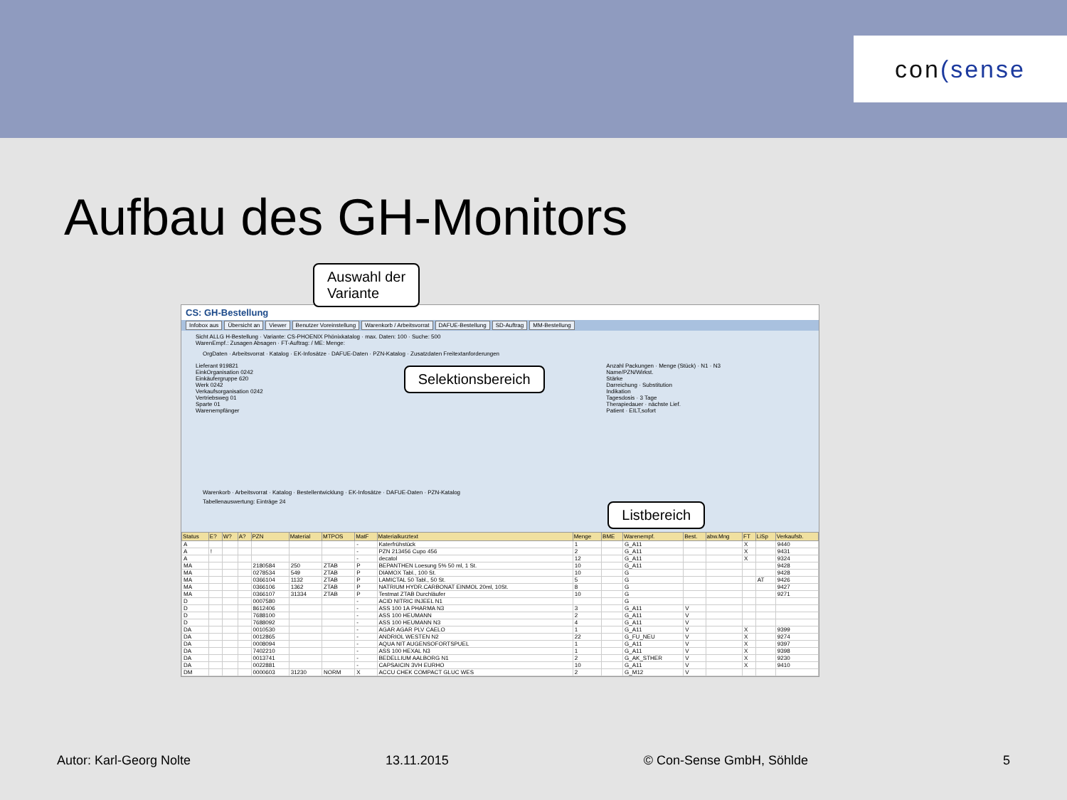con (sense
Aufbau des GH-Monitors
Auswahl der
Variante
CS: GH-Bestellung
Infobox aus Übersicht an Viewer Benutzer Voreinstellung Warenkorb / Arbeitsvorrat DAFUE-Bestellung SD-Auftrag MM-Bestellung
Sicht ALLG H-Bestellung · Variante: CS-PHOENIX Phönixkatalog · max. Daten: 100 · Suche: 500
WarenEmpf.: Zusagen Absagen · FT-Auftrag: / ME: Menge:
OrgDaten · Arbeitsvorrat · Katalog · EK-Infosätze · DAFUE-Daten · PZN-Katalog · Zusatzdaten Freitextanforderungen
Lieferant 919821
EinkOrganisation 0242
Einkäufergruppe 620
Werk 0242
Verkaufsorganisation 0242
Vertriebsweg 01
Sparte 01
Warenempfänger
Selektionsbereich
Anzahl Packungen · Menge (Stück) · N1 · N3
Name/PZN/Wirkst.
Stärke
Darreichung · Substitution
Indikation
Tagesdosis · 3 Tage
Therapiedauer · nächste Lief.
Patient · EILT,sofort
Warenkorb · Arbeitsvorrat · Katalog · Bestellentwicklung · EK-Infosätze · DAFUE-Daten · PZN-Katalog
Tabellenauswertung: Einträge 24 Listbereich
| Status | E? | W? | A? | PZN | Material | MTPOS | MatF | Materialkurztext | Menge | BME | Warenempf. | Best. | abw.Mng | FT | LiSp | Verkaufsb. |
| --- | --- | --- | --- | --- | --- | --- | --- | --- | --- | --- | --- | --- | --- | --- | --- | --- |
| A | | | | | | | - | Katerfrühstück | 1 | | G_A11 | | | X | | 9440 |
| A | ! | | | | | | - | PZN 213456 Cupo 456 | 2 | | G_A11 | | | X | | 9431 |
| A | | | | | | | - | decatol | 12 | | G_A11 | | | X | | 9324 |
| MA | | | | 2180584 | 250 | ZTAB | P | BEPANTHEN Loesung 5% 50 ml, 1 St. | 10 | | G_A11 | | | | | 9428 |
| MA | | | | 0278534 | 549 | ZTAB | P | DIAMOX Tabl., 100 St. | 10 | | G | | | | | 9428 |
| MA | | | | 0366104 | 1132 | ZTAB | P | LAMICTAL 50 Tabl., 50 St. | 5 | | G | | | | AT | 9426 |
| MA | | | | 0366106 | 1362 | ZTAB | P | NATRIUM HYDR.CARBONAT EINMOL 20ml, 10St. | 8 | | G | | | | | 9427 |
| MA | | | | 0366107 | 31334 | ZTAB | P | Testmat ZTAB Durchläufer | 10 | | G | | | | | 9271 |
| D | | | | 0007580 | | | - | ACID NITRIC INJEEL N1 | | | G | | | | | |
| D | | | | 8612406 | | | - | ASS 100 1A PHARMA N3 | 3 | | G_A11 | V | | | | |
| D | | | | 7688100 | | | - | ASS 100 HEUMANN | 2 | | G_A11 | V | | | | |
| D | | | | 7688092 | | | - | ASS 100 HEUMANN N3 | 4 | | G_A11 | V | | | | |
| DA | | | | 0010530 | | | - | AGAR AGAR PLV CAELO | 1 | | G_A11 | V | | X | | 9399 |
| DA | | | | 0012865 | | | - | ANDRIOL WESTEN N2 | 22 | | G_FU_NEU | V | | X | | 9274 |
| DA | | | | 0008094 | | | - | AQUA NIT AUGENSOFORTSPUEL | 1 | | G_A11 | V | | X | | 9397 |
| DA | | | | 7402210 | | | - | ASS 100 HEXAL N3 | 1 | | G_A11 | V | | X | | 9398 |
| DA | | | | 0013741 | | | - | BEDELLIUM AALBORG N1 | 2 | | G_AK_STHER | V | | X | | 9230 |
| DA | | | | 0022881 | | | - | CAPSAICIN 3VH EURHO | 10 | | G_A11 | V | | X | | 9410 |
| DM | | | | 0000603 | 31230 | NORM | X | ACCU CHEK COMPACT GLUC WES | 2 | | G_M12 | V | | | | |
Autor: Karl-Georg Nolte 13.11.2015 © Con-Sense GmbH, Söhlde 5